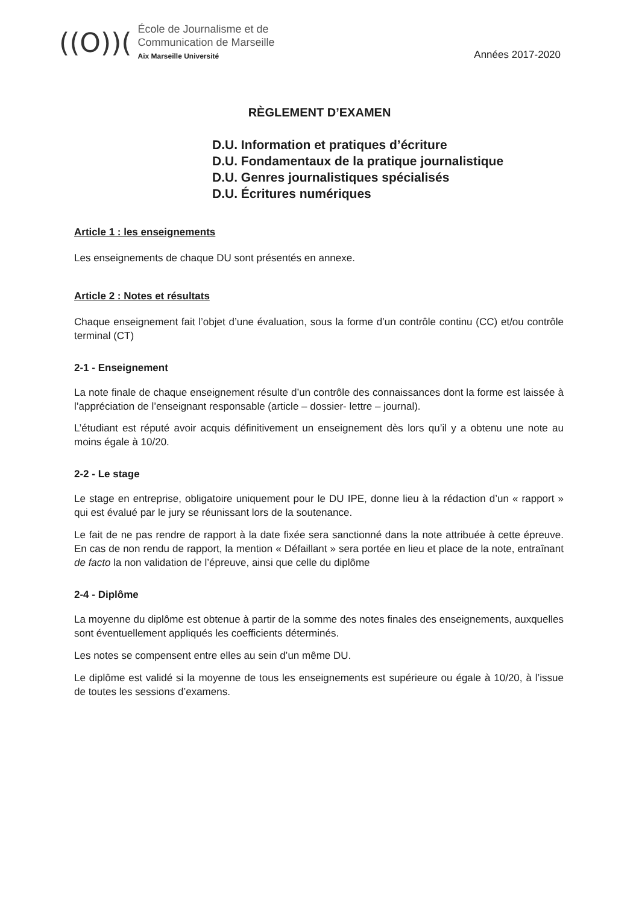((O))(
École de Journalisme et de
Communication de Marseille
Aix Marseille Université
Années 2017-2020
RÈGLEMENT D’EXAMEN
D.U. Information et pratiques d’écriture
D.U. Fondamentaux de la pratique journalistique
D.U. Genres journalistiques spécialisés
D.U. Écritures numériques
Article 1 : les enseignements
Les enseignements de chaque DU sont présentés en annexe.
Article 2 : Notes et résultats
Chaque enseignement fait l’objet d’une évaluation, sous la forme d’un contrôle continu (CC) et/ou contrôle terminal (CT)
2-1 - Enseignement
La note finale de chaque enseignement résulte d’un contrôle des connaissances dont la forme est laissée à l’appréciation de l’enseignant responsable (article – dossier- lettre – journal).
L’étudiant est réputé avoir acquis définitivement un enseignement dès lors qu’il y a obtenu une note au moins égale à 10/20.
2-2 - Le stage
Le stage en entreprise, obligatoire uniquement pour le DU IPE, donne lieu à la rédaction d’un « rapport » qui est évalué par le jury se réunissant lors de la soutenance.
Le fait de ne pas rendre de rapport à la date fixée sera sanctionné dans la note attribuée à cette épreuve. En cas de non rendu de rapport, la mention « Défaillant » sera portée en lieu et place de la note, entraînant de facto la non validation de l’épreuve, ainsi que celle du diplôme
2-4 - Diplôme
La moyenne du diplôme est obtenue à partir de la somme des notes finales des enseignements, auxquelles sont éventuellement appliqués les coefficients déterminés.
Les notes se compensent entre elles au sein d’un même DU.
Le diplôme est validé si la moyenne de tous les enseignements est supérieure ou égale à 10/20, à l’issue de toutes les sessions d’examens.